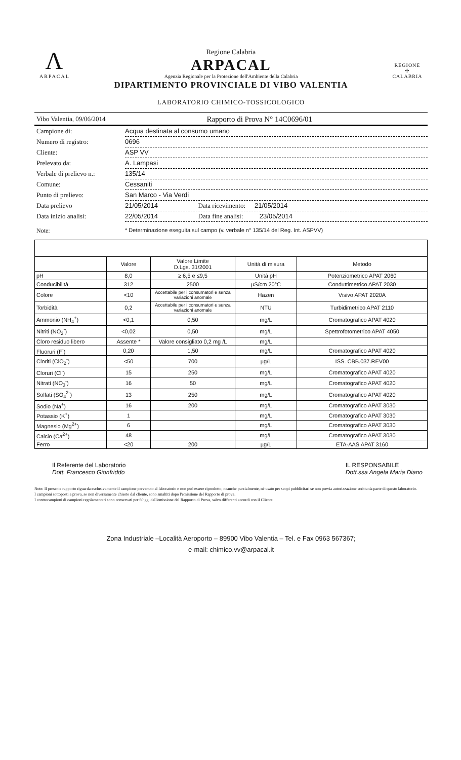Λ
ARPACAL
Regione Calabria
ARPACAL
Agenzia Regionale per la Protezione dell'Ambiente della Calabria
REGIONE
✢
CALABRIA
DIPARTIMENTO PROVINCIALE DI VIBO VALENTIA
LABORATORIO CHIMICO-TOSSICOLOGICO
Vibo Valentia, 09/06/2014
Rapporto di Prova N° 14C0696/01
Campione di: Acqua destinata al consumo umano
Numero di registro: 0696
Cliente: ASP VV
Prelevato da: A. Lampasi
Verbale di prelievo n.: 135/14
Comune: Cessaniti
Punto di prelievo: San Marco - Via Verdi
Data prelievo 21/05/2014 Data ricevimento: 21/05/2014
Data inizio analisi: 22/05/2014 Data fine analisi: 23/05/2014
Note: * Determinazione eseguita sul campo (v. verbale n° 135/14 del Reg. Int. ASPVV)
| | Valore | Valore Limite D.Lgs. 31/2001 | Unità di misura | Metodo |
| --- | --- | --- | --- | --- |
| pH | 8,0 | ≥ 6,5 e ≤9,5 | Unità pH | Potenziometrico APAT 2060 |
| Conducibilità | 312 | 2500 | µS/cm 20°C | Conduttimetrico APAT 2030 |
| Colore | <10 | Accettabile per i consumatori e senza variazioni anomale | Hazen | Visivo APAT 2020A |
| Torbidità | 0,2 | Accettabile per i consumatori e senza variazioni anomale | NTU | Turbidimetrico APAT 2110 |
| Ammonio (NH<sub>4</sub><sup>+</sup>) | <0,1 | 0,50 | mg/L | Cromatografico APAT 4020 |
| Nitriti (NO<sub>2</sub><sup>-</sup>) | <0,02 | 0,50 | mg/L | Spettrofotometrico APAT 4050 |
| Cloro residuo libero | Assente * | Valore consigliato 0,2 mg /L | mg/L | |
| Fluoruri (F<sup>-</sup>) | 0,20 | 1,50 | mg/L | Cromatografico APAT 4020 |
| Cloriti (ClO<sub>2</sub><sup>-</sup>) | <50 | 700 | µg/L | ISS. CBB.037.REV00 |
| Cloruri (Cl<sup>-</sup>) | 15 | 250 | mg/L | Cromatografico APAT 4020 |
| Nitrati (NO<sub>3</sub><sup>-</sup>) | 16 | 50 | mg/L | Cromatografico APAT 4020 |
| Solfati (SO<sub>4</sub><sup>2-</sup>) | 13 | 250 | mg/L | Cromatografico APAT 4020 |
| Sodio (Na<sup>+</sup>) | 16 | 200 | mg/L | Cromatografico APAT 3030 |
| Potassio (K<sup>+</sup>) | 1 | | mg/L | Cromatografico APAT 3030 |
| Magnesio (Mg<sup>2+</sup>) | 6 | | mg/L | Cromatografico APAT 3030 |
| Calcio (Ca<sup>2+</sup>) | 48 | | mg/L | Cromatografico APAT 3030 |
| Ferro | <20 | 200 | µg/L | ETA-AAS APAT 3160 |
Il Referente del Laboratorio
Dott. Francesco Gionfriddo
IL RESPONSABILE
Dott.ssa Angela Maria Diano
Note: Il presente rapporto riguarda esclusivamente il campione pervenuto al laboratorio e non può essere riprodotto, neanche parzialmente, né usato per scopi pubblicitari se non previa autorizzazione scritta da parte di questo laboratorio.
I campioni sottoposti a prova, se non diversamente chiesto dal cliente, sono smaltiti dopo l'emissione del Rapporto di prova.
I controcampioni di campioni regolamentari sono conservati per 60 gg. dall'emissione del Rapporto di Prova, salvo differenti accordi con il Cliente.
Zona Industriale –Località Aeroporto – 89900 Vibo Valentia – Tel. e Fax 0963 567367;
e-mail: chimico.vv@arpacal.it